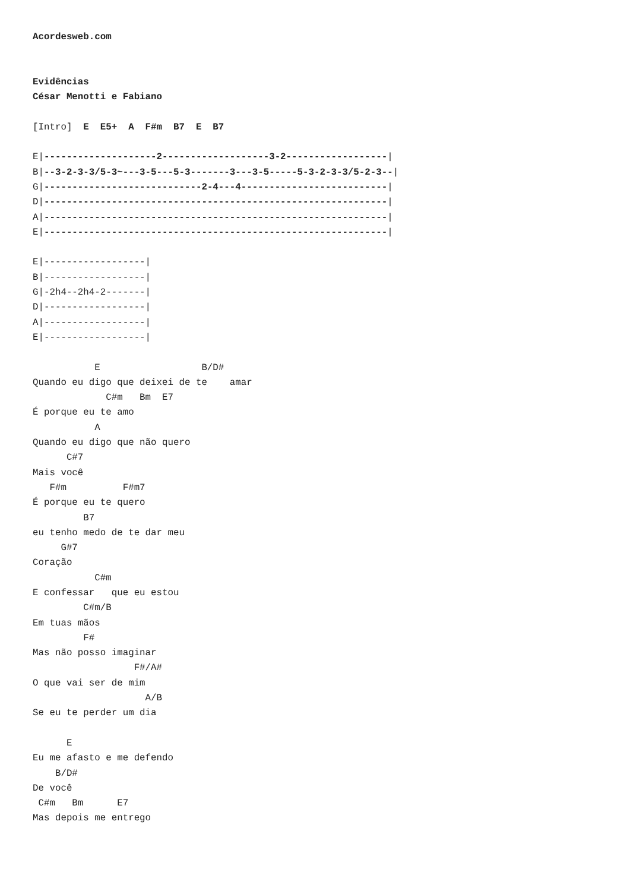Acordesweb.com


Evidências
César Menotti e Fabiano

[Intro]  E  E5+  A  F#m  B7  E  B7

E|--------------------2-------------------3-2------------------|
B|--3-2-3-3/5-3~---3-5---5-3-------3---3-5-----5-3-2-3-3/5-2-3--|
G|----------------------------2-4---4--------------------------|
D|-------------------------------------------------------------|
A|-------------------------------------------------------------|
E|-------------------------------------------------------------|

E|------------------|
B|------------------|
G|-2h4--2h4-2-------|
D|------------------|
A|------------------|
E|------------------|

           E                  B/D#
Quando eu digo que deixei de te    amar
             C#m   Bm  E7
É porque eu te amo
           A
Quando eu digo que não quero
      C#7
Mais você
   F#m          F#m7
É porque eu te quero
         B7
eu tenho medo de te dar meu
     G#7
Coração
           C#m
E confessar   que eu estou
         C#m/B
Em tuas mãos
         F#
Mas não posso imaginar
                  F#/A#
O que vai ser de mim
                    A/B
Se eu te perder um dia

      E
Eu me afasto e me defendo
    B/D#
De você
 C#m   Bm      E7
Mas depois me entrego